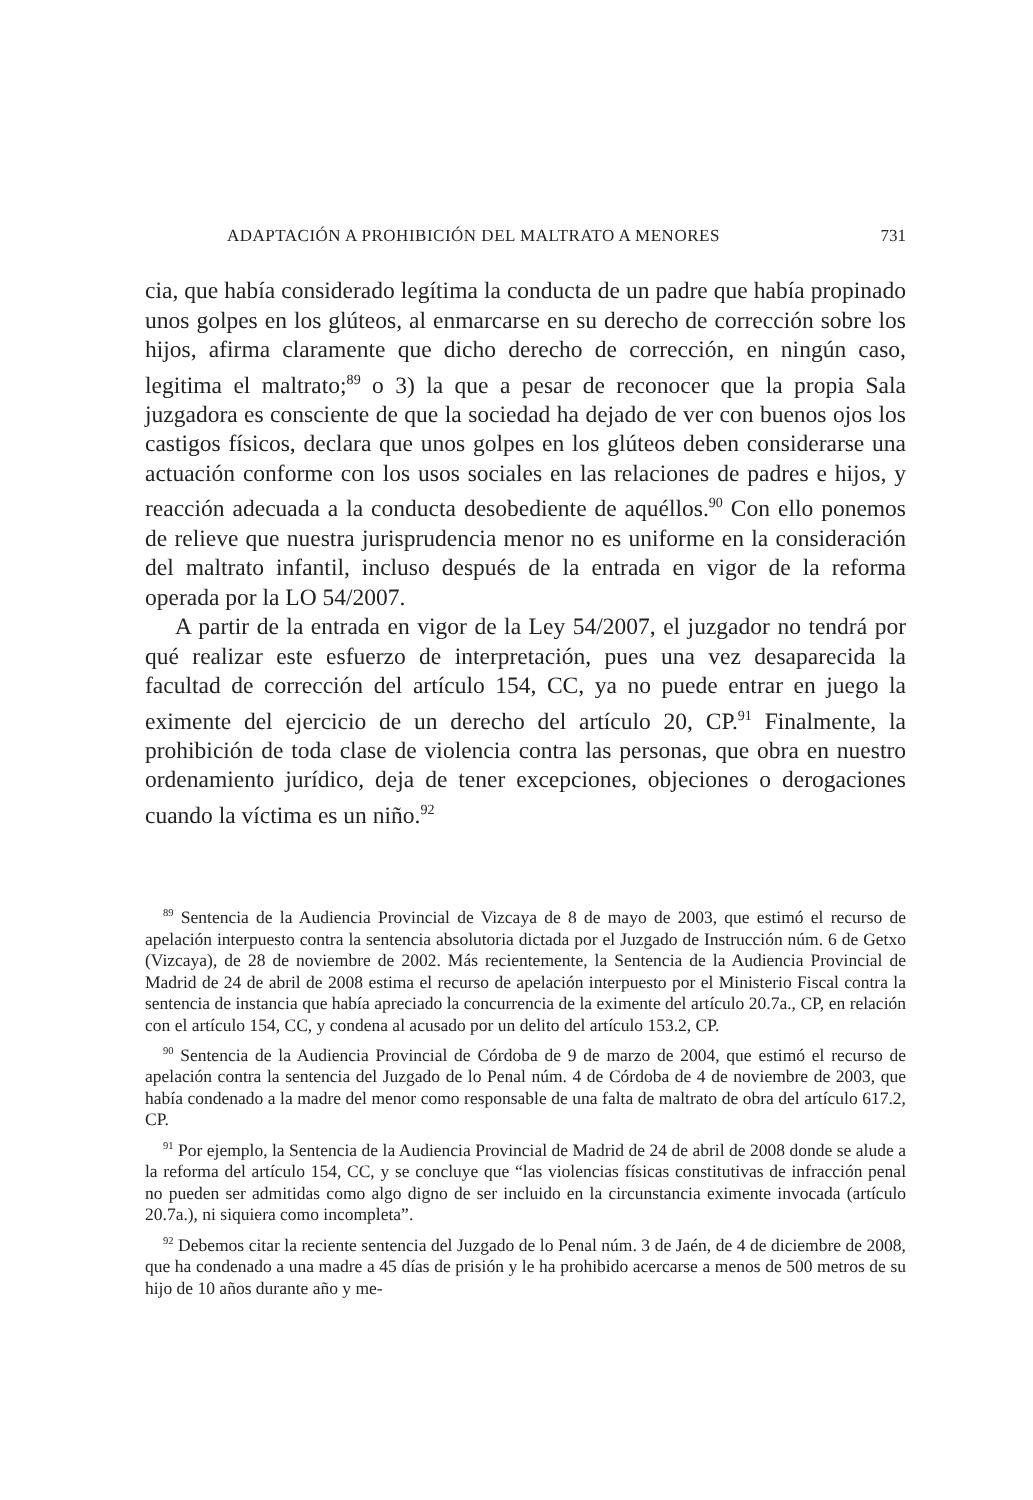ADAPTACIÓN A PROHIBICIÓN DEL MALTRATO A MENORES 731
cia, que había considerado legítima la conducta de un padre que había propinado unos golpes en los glúteos, al enmarcarse en su derecho de corrección sobre los hijos, afirma claramente que dicho derecho de corrección, en ningún caso, legitima el maltrato;<sup>89</sup> o 3) la que a pesar de reconocer que la propia Sala juzgadora es consciente de que la sociedad ha dejado de ver con buenos ojos los castigos físicos, declara que unos golpes en los glúteos deben considerarse una actuación conforme con los usos sociales en las relaciones de padres e hijos, y reacción adecuada a la conducta desobediente de aquéllos.<sup>90</sup> Con ello ponemos de relieve que nuestra jurisprudencia menor no es uniforme en la consideración del maltrato infantil, incluso después de la entrada en vigor de la reforma operada por la LO 54/2007.
A partir de la entrada en vigor de la Ley 54/2007, el juzgador no tendrá por qué realizar este esfuerzo de interpretación, pues una vez desaparecida la facultad de corrección del artículo 154, CC, ya no puede entrar en juego la eximente del ejercicio de un derecho del artículo 20, CP.<sup>91</sup> Finalmente, la prohibición de toda clase de violencia contra las personas, que obra en nuestro ordenamiento jurídico, deja de tener excepciones, objeciones o derogaciones cuando la víctima es un niño.<sup>92</sup>
<sup>89</sup> Sentencia de la Audiencia Provincial de Vizcaya de 8 de mayo de 2003, que estimó el recurso de apelación interpuesto contra la sentencia absolutoria dictada por el Juzgado de Instrucción núm. 6 de Getxo (Vizcaya), de 28 de noviembre de 2002. Más recientemente, la Sentencia de la Audiencia Provincial de Madrid de 24 de abril de 2008 estima el recurso de apelación interpuesto por el Ministerio Fiscal contra la sentencia de instancia que había apreciado la concurrencia de la eximente del artículo 20.7a., CP, en relación con el artículo 154, CC, y condena al acusado por un delito del artículo 153.2, CP.
<sup>90</sup> Sentencia de la Audiencia Provincial de Córdoba de 9 de marzo de 2004, que estimó el recurso de apelación contra la sentencia del Juzgado de lo Penal núm. 4 de Córdoba de 4 de noviembre de 2003, que había condenado a la madre del menor como responsable de una falta de maltrato de obra del artículo 617.2, CP.
<sup>91</sup> Por ejemplo, la Sentencia de la Audiencia Provincial de Madrid de 24 de abril de 2008 donde se alude a la reforma del artículo 154, CC, y se concluye que “las violencias físicas constitutivas de infracción penal no pueden ser admitidas como algo digno de ser incluido en la circunstancia eximente invocada (artículo 20.7a.), ni siquiera como incompleta”.
<sup>92</sup> Debemos citar la reciente sentencia del Juzgado de lo Penal núm. 3 de Jaén, de 4 de diciembre de 2008, que ha condenado a una madre a 45 días de prisión y le ha prohibido acercarse a menos de 500 metros de su hijo de 10 años durante año y me-